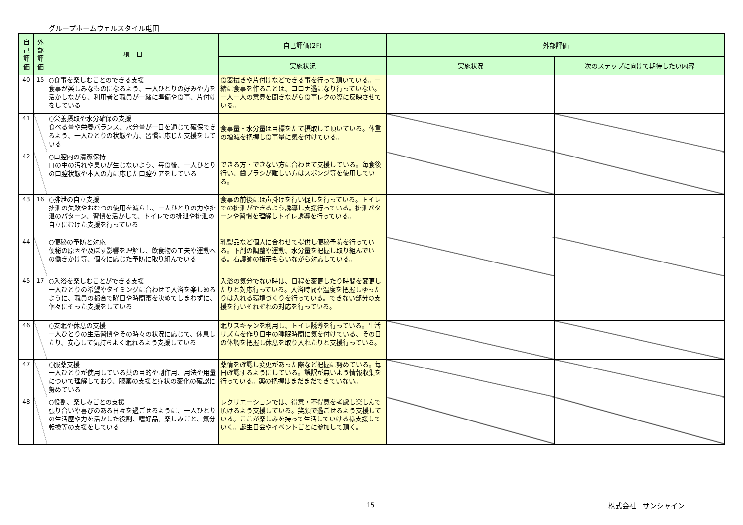グループホームウェルスタイル屯田
| 自己評価 | 外部評価 | 項 目 | 自己評価(2F) | 外部評価 | |
| --- | --- | --- | --- | --- | --- |
| | | | 実施状況 | 実施状況 | 次のステップに向けて期待したい内容 |
| 40 | 15 | ○食事を楽しむことのできる支援 食事が楽しみなものになるよう、一人ひとりの好みや力を活かしながら、利用者と職員が一緒に準備や食事、片付けをしている | 食器拭きや片付けなどできる事を行って頂いている。一緒に食事を作ることは、コロナ過になり行っていない。一人一人の意見を聞きながら食事レクの際に反映させている。 | | |
| 41 | | ○栄養摂取や水分確保の支援 食べる量や栄養バランス、水分量が一日を通じて確保できるよう、一人ひとりの状態や力、習慣に応じた支援をしている | 食事量・水分量は目標をたて摂取して頂いている。体重の増減を把握し食事量に気を付けている。 | | |
| 42 | | ○口腔内の清潔保持 口の中の汚れや臭いが生じないよう、毎食後、一人ひとりの口腔状態や本人の力に応じた口腔ケアをしている | できる方・できない方に合わせて支援している。毎食後行い、歯ブラシが難しい方はスポンジ等を使用している。 | | |
| 43 | 16 | ○排泄の自立支援 排泄の失敗やおむつの使用を減らし、一人ひとりの力や排泄のパターン、習慣を活かして、トイレでの排泄や排泄の自立にむけた支援を行っている | 食事の前後には声掛けを行い促しを行っている。トイレでの排泄ができるよう誘導し支援行っている。排泄パターンや習慣を理解しトイレ誘導を行っている。 | | |
| 44 | | ○便秘の予防と対応 便秘の原因や及ぼす影響を理解し、飲食物の工夫や運動への働きかけ等、個々に応じた予防に取り組んでいる | 乳製品など個人に合わせて提供し便秘予防を行っている。下剤の調整や運動、水分量を把握し取り組んでいる。看護師の指示もらいながら対応している。 | | |
| 45 | 17 | ○入浴を楽しむことができる支援 一人ひとりの希望やタイミングに合わせて入浴を楽しめるように、職員の都合で曜日や時間帯を決めてしまわずに、個々にそった支援をしている | 入浴の気分でない時は、日程を変更したり時間を変更したりと対応行っている。入浴時間や温度を把握しゆったりは入れる環境づくりを行っている。できない部分の支援を行いそれぞれの対応を行っている。 | | |
| 46 | | ○安眠や休息の支援 一人ひとりの生活習慣やその時々の状況に応じて、休息したり、安心して気持ちよく眠れるよう支援している | 眠りスキャンを利用し、トイレ誘導を行っている。生活リズムを作り日中の睡眠時間に気を付けている、その日の体調を把握し休息を取り入れたりと支援行っている。 | | |
| 47 | | ○服薬支援 一人ひとりが使用している薬の目的や副作用、用法や用量について理解しており、服薬の支援と症状の変化の確認に努めている | 薬情を確認し変更があった際など把握に努めている。毎日確認するようにしている。誤訳が無いよう情報収集を行っている。薬の把握はまだまだできていない。 | | |
| 48 | | ○役割、楽しみごとの支援 張り合いや喜びのある日々を過ごせるように、一人ひとりの生活歴や力を活かした役割、嗜好品、楽しみごと、気分転換等の支援をしている | レクリエーションでは、得意・不得意を考慮し楽しんで頂けるよう支援している。笑顔で過ごせるよう支援している。ここが楽しみを持って生活していける様支援していく。誕生日会やイベントごとに参加して頂く。 | | |
15 株式会社　サンシャイン